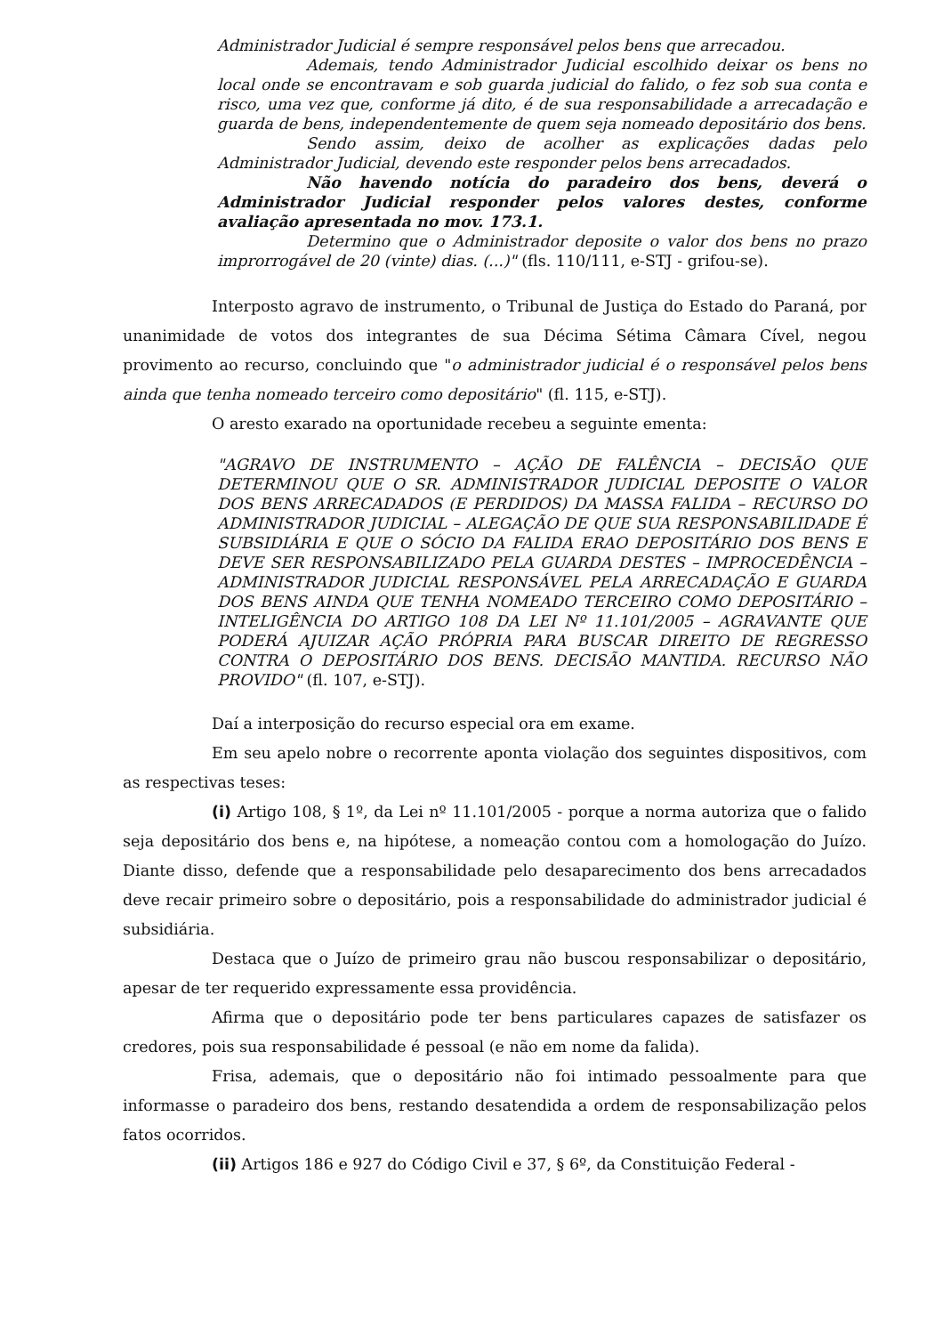Administrador Judicial é sempre responsável pelos bens que arrecadou.
Ademais, tendo Administrador Judicial escolhido deixar os bens no local onde se encontravam e sob guarda judicial do falido, o fez sob sua conta e risco, uma vez que, conforme já dito, é de sua responsabilidade a arrecadação e guarda de bens, independentemente de quem seja nomeado depositário dos bens.
Sendo assim, deixo de acolher as explicações dadas pelo Administrador Judicial, devendo este responder pelos bens arrecadados.
Não havendo notícia do paradeiro dos bens, deverá o Administrador Judicial responder pelos valores destes, conforme avaliação apresentada no mov. 173.1.
Determino que o Administrador deposite o valor dos bens no prazo improrrogável de 20 (vinte) dias. (...)" (fls. 110/111, e-STJ - grifou-se).
Interposto agravo de instrumento, o Tribunal de Justiça do Estado do Paraná, por unanimidade de votos dos integrantes de sua Décima Sétima Câmara Cível, negou provimento ao recurso, concluindo que "o administrador judicial é o responsável pelos bens ainda que tenha nomeado terceiro como depositário" (fl. 115, e-STJ).
O aresto exarado na oportunidade recebeu a seguinte ementa:
"AGRAVO DE INSTRUMENTO – AÇÃO DE FALÊNCIA – DECISÃO QUE DETERMINOU QUE O SR. ADMINISTRADOR JUDICIAL DEPOSITE O VALOR DOS BENS ARRECADADOS (E PERDIDOS) DA MASSA FALIDA – RECURSO DO ADMINISTRADOR JUDICIAL – ALEGAÇÃO DE QUE SUA RESPONSABILIDADE É SUBSIDIÁRIA E QUE O SÓCIO DA FALIDA ERAO DEPOSITÁRIO DOS BENS E DEVE SER RESPONSABILIZADO PELA GUARDA DESTES – IMPROCEDÊNCIA –ADMINISTRADOR JUDICIAL RESPONSÁVEL PELA ARRECADAÇÃO E GUARDA DOS BENS AINDA QUE TENHA NOMEADO TERCEIRO COMO DEPOSITÁRIO – INTELIGÊNCIA DO ARTIGO 108 DA LEI Nº 11.101/2005 – AGRAVANTE QUE PODERÁ AJUIZAR AÇÃO PRÓPRIA PARA BUSCAR DIREITO DE REGRESSO CONTRA O DEPOSITÁRIO DOS BENS. DECISÃO MANTIDA. RECURSO NÃO PROVIDO" (fl. 107, e-STJ).
Daí a interposição do recurso especial ora em exame.
Em seu apelo nobre o recorrente aponta violação dos seguintes dispositivos, com as respectivas teses:
(i) Artigo 108, § 1º, da Lei nº 11.101/2005 - porque a norma autoriza que o falido seja depositário dos bens e, na hipótese, a nomeação contou com a homologação do Juízo. Diante disso, defende que a responsabilidade pelo desaparecimento dos bens arrecadados deve recair primeiro sobre o depositário, pois a responsabilidade do administrador judicial é subsidiária.
Destaca que o Juízo de primeiro grau não buscou responsabilizar o depositário, apesar de ter requerido expressamente essa providência.
Afirma que o depositário pode ter bens particulares capazes de satisfazer os credores, pois sua responsabilidade é pessoal (e não em nome da falida).
Frisa, ademais, que o depositário não foi intimado pessoalmente para que informasse o paradeiro dos bens, restando desatendida a ordem de responsabilização pelos fatos ocorridos.
(ii) Artigos 186 e 927 do Código Civil e 37, § 6º, da Constituição Federal -